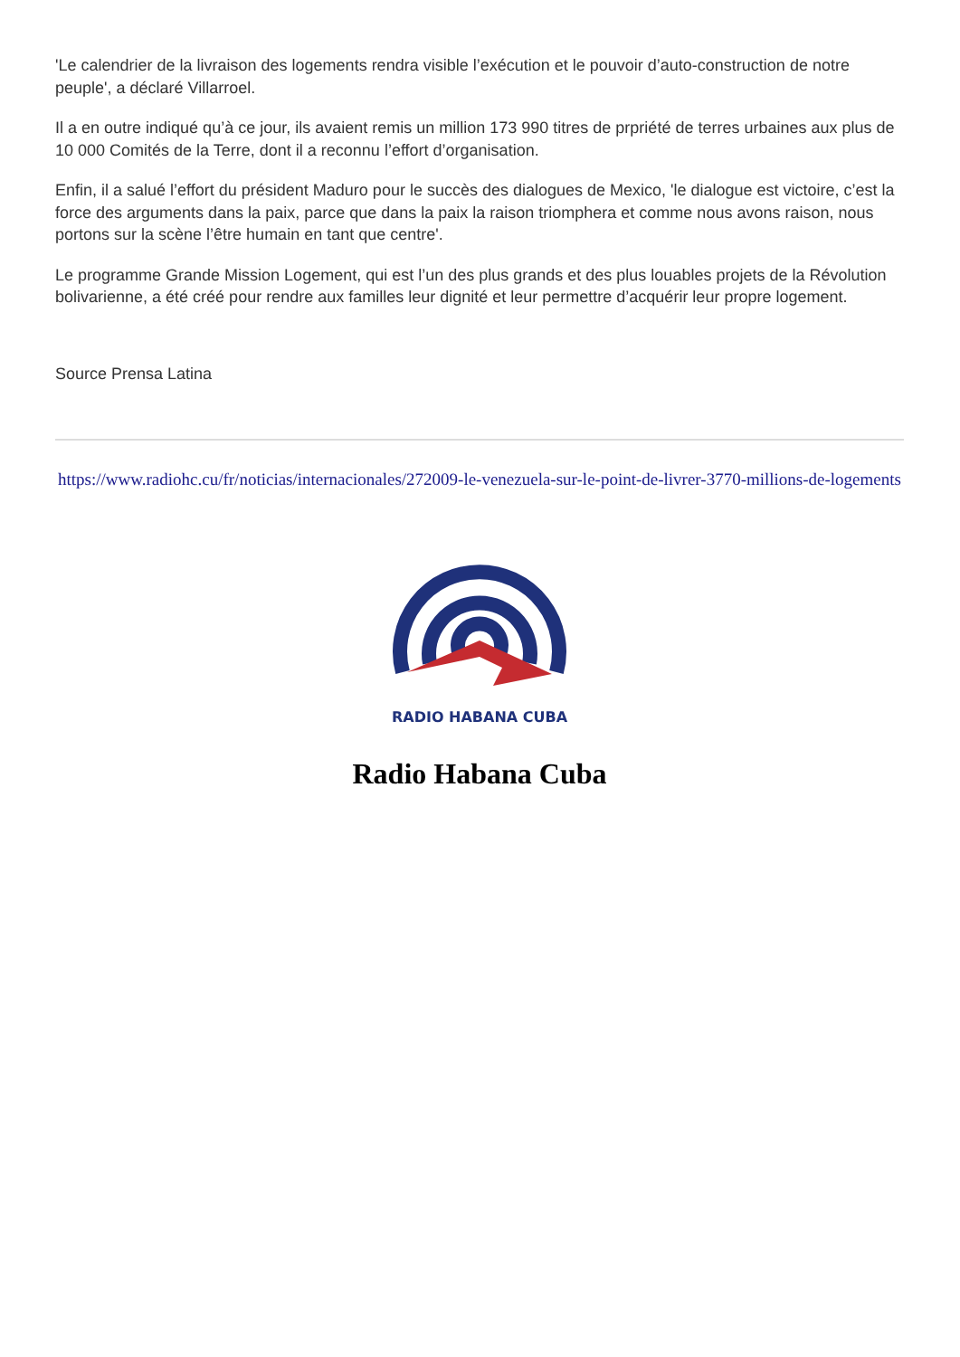'Le calendrier de la livraison des logements rendra visible l’exécution et le pouvoir d’auto-construction de notre peuple', a déclaré Villarroel.
Il a en outre indiqué qu’à ce jour, ils avaient remis un million 173 990 titres de prpriété de terres urbaines aux plus de 10 000 Comités de la Terre, dont il a reconnu l’effort d’organisation.
Enfin, il a salué l’effort du président Maduro pour le succès des dialogues de Mexico, 'le dialogue est victoire, c’est la force des arguments dans la paix, parce que dans la paix la raison triomphera et comme nous avons raison, nous portons sur la scène l’être humain en tant que centre'.
Le programme Grande Mission Logement, qui est l’un des plus grands et des plus louables projets de la Révolution bolivarienne, a été créé pour rendre aux familles leur dignité et leur permettre d’acquérir leur propre logement.
Source Prensa Latina
https://www.radiohc.cu/fr/noticias/internacionales/272009-le-venezuela-sur-le-point-de-livrer-3770-millions-de-logements
RADIO HABANA CUBA
Radio Habana Cuba